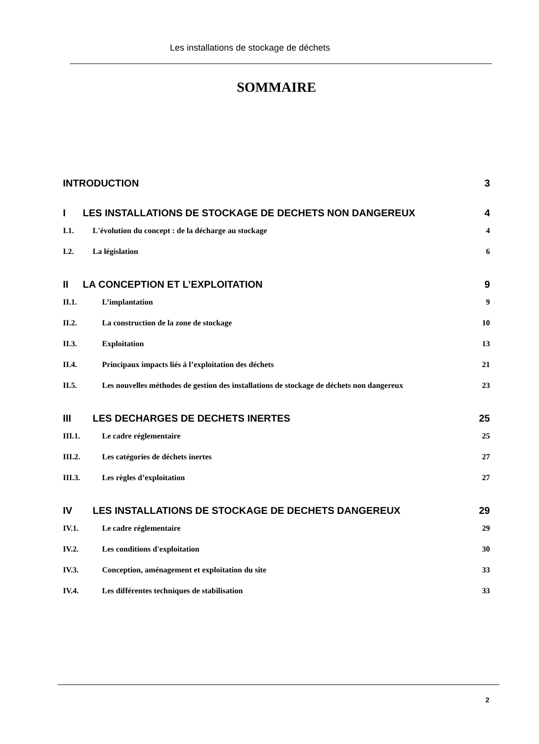Les installations de stockage de déchets
SOMMAIRE
INTRODUCTION 3
I LES INSTALLATIONS DE STOCKAGE DE DECHETS NON DANGEREUX 4
I.1. L'évolution du concept : de la décharge au stockage 4
I.2. La législation 6
II LA CONCEPTION ET L’EXPLOITATION 9
II.1. L’implantation 9
II.2. La construction de la zone de stockage 10
II.3. Exploitation 13
II.4. Principaux impacts liés à l’exploitation des déchets 21
II.5. Les nouvelles méthodes de gestion des installations de stockage de déchets non dangereux 23
III LES DECHARGES DE DECHETS INERTES 25
III.1. Le cadre réglementaire 25
III.2. Les catégories de déchets inertes 27
III.3. Les règles d’exploitation 27
IV LES INSTALLATIONS DE STOCKAGE DE DECHETS DANGEREUX 29
IV.1. Le cadre réglementaire 29
IV.2. Les conditions d'exploitation 30
IV.3. Conception, aménagement et exploitation du site 33
IV.4. Les différentes techniques de stabilisation 33
2